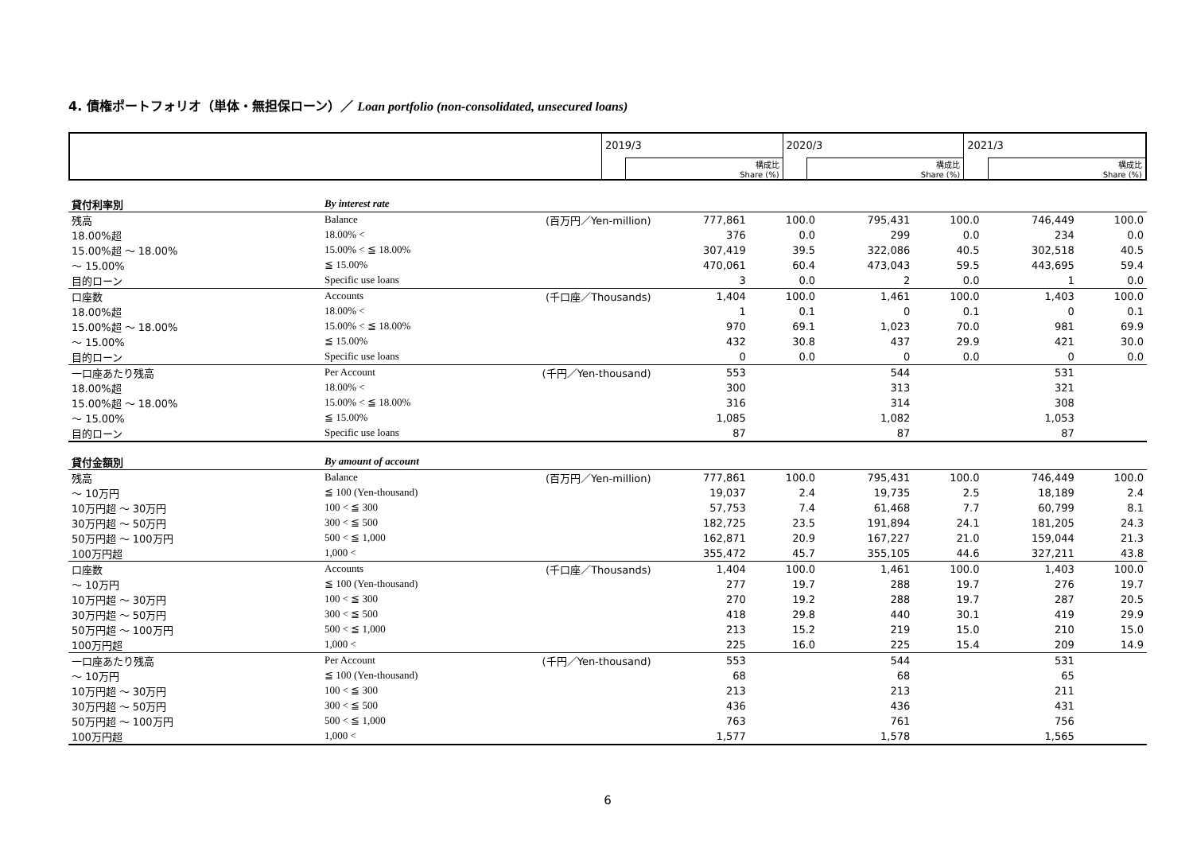4. 債権ポートフォリオ（単体・無担保ローン）／ Loan portfolio (non-consolidated, unsecured loans)
| | 2019/3 | | 2020/3 | | 2021/3 | |
| | | 構成比 Share (%) | | 構成比 Share (%) | | 構成比 Share (%) |
| 貸付利率別 | By interest rate | | | | | | | |
| 残高 | Balance | (百万円／Yen-million) | 777,861 | 100.0 | 795,431 | 100.0 | 746,449 | 100.0 |
| 18.00%超 | 18.00% < | | 376 | 0.0 | 299 | 0.0 | 234 | 0.0 |
| 15.00%超 ～ 18.00% | 15.00% < ≦ 18.00% | | 307,419 | 39.5 | 322,086 | 40.5 | 302,518 | 40.5 |
| ～ 15.00% | ≦ 15.00% | | 470,061 | 60.4 | 473,043 | 59.5 | 443,695 | 59.4 |
| 目的ローン | Specific use loans | | 3 | 0.0 | 2 | 0.0 | 1 | 0.0 |
| 口座数 | Accounts | (千口座／Thousands) | 1,404 | 100.0 | 1,461 | 100.0 | 1,403 | 100.0 |
| 18.00%超 | 18.00% < | | 1 | 0.1 | 0 | 0.1 | 0 | 0.1 |
| 15.00%超 ～ 18.00% | 15.00% < ≦ 18.00% | | 970 | 69.1 | 1,023 | 70.0 | 981 | 69.9 |
| ～ 15.00% | ≦ 15.00% | | 432 | 30.8 | 437 | 29.9 | 421 | 30.0 |
| 目的ローン | Specific use loans | | 0 | 0.0 | 0 | 0.0 | 0 | 0.0 |
| 一口座あたり残高 | Per Account | (千円／Yen-thousand) | 553 | | 544 | | 531 | |
| 18.00%超 | 18.00% < | | 300 | | 313 | | 321 | |
| 15.00%超 ～ 18.00% | 15.00% < ≦ 18.00% | | 316 | | 314 | | 308 | |
| ～ 15.00% | ≦ 15.00% | | 1,085 | | 1,082 | | 1,053 | |
| 目的ローン | Specific use loans | | 87 | | 87 | | 87 | |
| 貸付金額別 | By amount of account | | | | | | | |
| 残高 | Balance | (百万円／Yen-million) | 777,861 | 100.0 | 795,431 | 100.0 | 746,449 | 100.0 |
| ～ 10万円 | ≦ 100 (Yen-thousand) | | 19,037 | 2.4 | 19,735 | 2.5 | 18,189 | 2.4 |
| 10万円超 ～ 30万円 | 100 < ≦ 300 | | 57,753 | 7.4 | 61,468 | 7.7 | 60,799 | 8.1 |
| 30万円超 ～ 50万円 | 300 < ≦ 500 | | 182,725 | 23.5 | 191,894 | 24.1 | 181,205 | 24.3 |
| 50万円超 ～ 100万円 | 500 < ≦ 1,000 | | 162,871 | 20.9 | 167,227 | 21.0 | 159,044 | 21.3 |
| 100万円超 | 1,000 < | | 355,472 | 45.7 | 355,105 | 44.6 | 327,211 | 43.8 |
| 口座数 | Accounts | (千口座／Thousands) | 1,404 | 100.0 | 1,461 | 100.0 | 1,403 | 100.0 |
| ～ 10万円 | ≦ 100 (Yen-thousand) | | 277 | 19.7 | 288 | 19.7 | 276 | 19.7 |
| 10万円超 ～ 30万円 | 100 < ≦ 300 | | 270 | 19.2 | 288 | 19.7 | 287 | 20.5 |
| 30万円超 ～ 50万円 | 300 < ≦ 500 | | 418 | 29.8 | 440 | 30.1 | 419 | 29.9 |
| 50万円超 ～ 100万円 | 500 < ≦ 1,000 | | 213 | 15.2 | 219 | 15.0 | 210 | 15.0 |
| 100万円超 | 1,000 < | | 225 | 16.0 | 225 | 15.4 | 209 | 14.9 |
| 一口座あたり残高 | Per Account | (千円／Yen-thousand) | 553 | | 544 | | 531 | |
| ～ 10万円 | ≦ 100 (Yen-thousand) | | 68 | | 68 | | 65 | |
| 10万円超 ～ 30万円 | 100 < ≦ 300 | | 213 | | 213 | | 211 | |
| 30万円超 ～ 50万円 | 300 < ≦ 500 | | 436 | | 436 | | 431 | |
| 50万円超 ～ 100万円 | 500 < ≦ 1,000 | | 763 | | 761 | | 756 | |
| 100万円超 | 1,000 < | | 1,577 | | 1,578 | | 1,565 | |
6